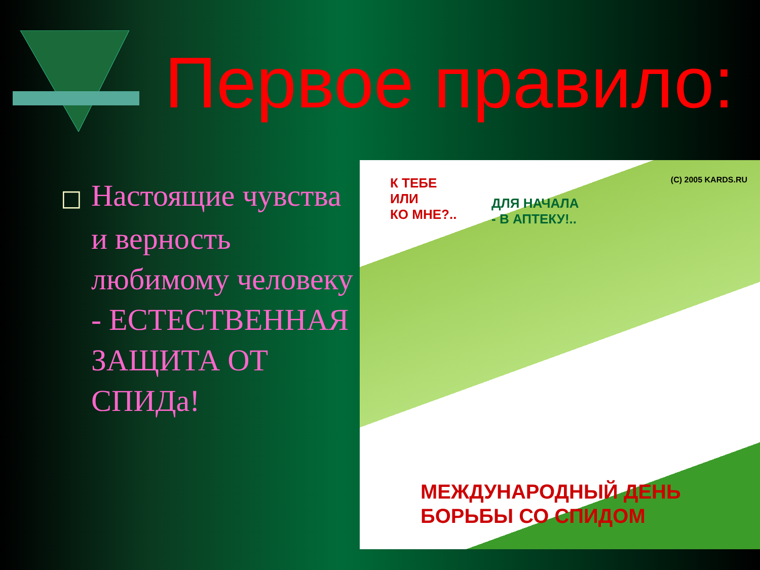Первое правило:
□ Настоящие чувства и верность любимому человеку - ЕСТЕСТВЕННАЯ ЗАЩИТА ОТ СПИДа!
К ТЕБЕ
ИЛИ
КО МНЕ?..
ДЛЯ НАЧАЛА
- В АПТЕКУ!..
(C) 2005 KARDS.RU
МЕЖДУНАРОДНЫЙ ДЕНЬ
БОРЬБЫ СО СПИДОМ